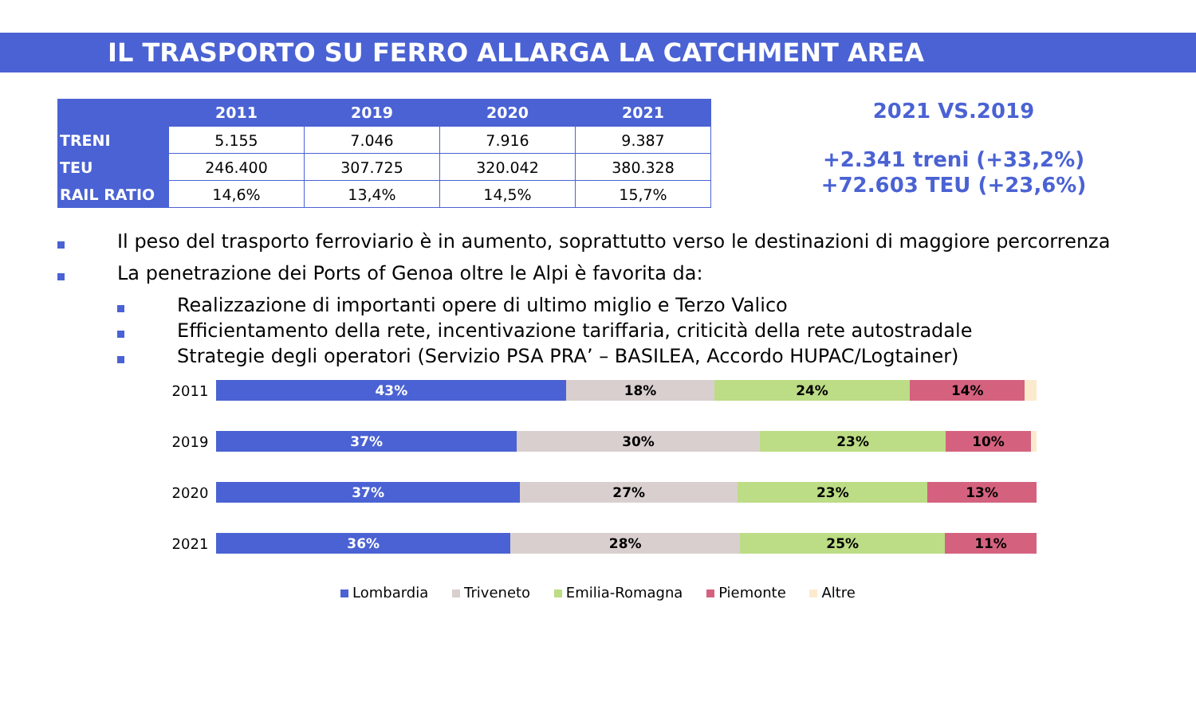IL TRASPORTO SU FERRO ALLARGA LA CATCHMENT AREA
| | 2011 | 2019 | 2020 | 2021 |
| --- | --- | --- | --- | --- |
| TRENI | 5.155 | 7.046 | 7.916 | 9.387 |
| TEU | 246.400 | 307.725 | 320.042 | 380.328 |
| RAIL RATIO | 14,6% | 13,4% | 14,5% | 15,7% |
2021 VS.2019
+2.341 treni (+33,2%)
+72.603 TEU (+23,6%)
Il peso del trasporto ferroviario è in aumento, soprattutto verso le destinazioni di maggiore percorrenza
La penetrazione dei Ports of Genoa oltre le Alpi è favorita da:
Realizzazione di importanti opere di ultimo miglio e Terzo Valico
Efficientamento della rete, incentivazione tariffaria, criticità della rete autostradale
Strategie degli operatori (Servizio PSA PRA’ – BASILEA, Accordo HUPAC/Logtainer)
2011
43% 18% 24% 14%
2019
37% 30% 23% 10%
2020
37% 27% 23% 13%
2021
36% 28% 25% 11%
Lombardia Triveneto Emilia-Romagna Piemonte Altre